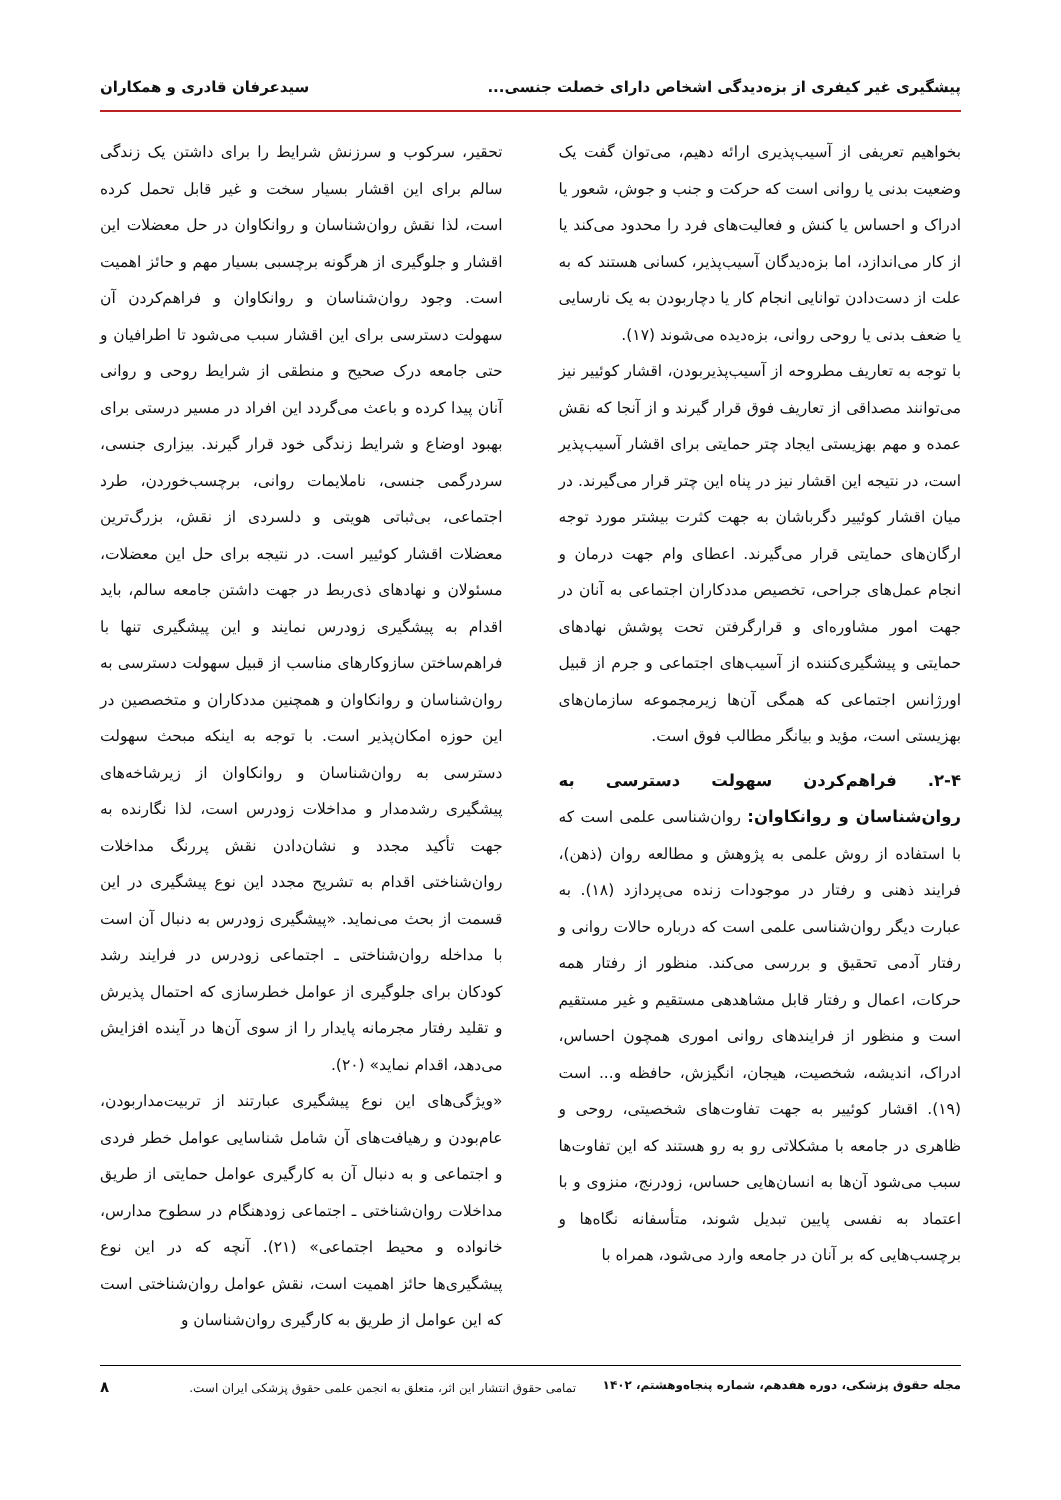پیشگیری غیر کیفری از بزه‌دیدگی اشخاص دارای خصلت جنسی... سیدعرفان قادری و همکاران
بخواهیم تعریفی از آسیب‌پذیری ارائه دهیم، می‌توان گفت یک وضعیت بدنی یا روانی است که حرکت و جنب و جوش، شعور یا ادراک و احساس یا کنش و فعالیت‌های فرد را محدود می‌کند یا از کار می‌اندازد، اما بزه‌دیدگان آسیب‌پذیر، کسانی هستند که به علت از دست‌دادن توانایی انجام کار یا دچاربودن به یک نارسایی یا ضعف بدنی یا روحی روانی، بزه‌دیده می‌شوند (۱۷).
با توجه به تعاریف مطروحه از آسیب‌پذیربودن، اقشار کوئییر نیز می‌توانند مصداقی از تعاریف فوق قرار گیرند و از آنجا که نقش عمده و مهم بهزیستی ایجاد چتر حمایتی برای اقشار آسیب‌پذیر است، در نتیجه این اقشار نیز در پناه این چتر قرار می‌گیرند. در میان اقشار کوئییر دگرباشان به جهت کثرت بیشتر مورد توجه ارگان‌های حمایتی قرار می‌گیرند. اعطای وام جهت درمان و انجام عمل‌های جراحی، تخصیص مددکاران اجتماعی به آنان در جهت امور مشاوره‌ای و قرارگرفتن تحت پوشش نهادهای حمایتی و پیشگیری‌کننده از آسیب‌های اجتماعی و جرم از قبیل اورژانس اجتماعی که همگی آن‌ها زیرمجموعه سازمان‌های بهزیستی است، مؤید و بیانگر مطالب فوق است.
۲-۴. فراهم‌کردن سهولت دسترسی به روان‌شناسان و روانکاوان:
روان‌شناسی علمی است که با استفاده از روش علمی به پژوهش و مطالعه روان (ذهن)، فرایند ذهنی و رفتار در موجودات زنده می‌پردازد (۱۸). به عبارت دیگر روان‌شناسی علمی است که درباره حالات روانی و رفتار آدمی تحقیق و بررسی می‌کند. منظور از رفتار همه حرکات، اعمال و رفتار قابل مشاهدهی مستقیم و غیر مستقیم است و منظور از فرایندهای روانی اموری همچون احساس، ادراک، اندیشه، شخصیت، هیجان، انگیزش، حافظه و... است (۱۹). اقشار کوئییر به جهت تفاوت‌های شخصیتی، روحی و ظاهری در جامعه با مشکلاتی رو به رو هستند که این تفاوت‌ها سبب می‌شود آن‌ها به انسان‌هایی حساس، زودرنج، منزوی و با اعتماد به نفسی پایین تبدیل شوند، متأسفانه نگاه‌ها و برچسب‌هایی که بر آنان در جامعه وارد می‌شود، همراه با
تحقیر، سرکوب و سرزنش شرایط را برای داشتن یک زندگی سالم برای این اقشار بسیار سخت و غیر قابل تحمل کرده است، لذا نقش روان‌شناسان و روانکاوان در حل معضلات این اقشار و جلوگیری از هرگونه برچسبی بسیار مهم و حائز اهمیت است. وجود روان‌شناسان و روانکاوان و فراهم‌کردن آن سهولت دسترسی برای این اقشار سبب می‌شود تا اطرافیان و حتی جامعه درک صحیح و منطقی از شرایط روحی و روانی آنان پیدا کرده و باعث می‌گردد این افراد در مسیر درستی برای بهبود اوضاع و شرایط زندگی خود قرار گیرند. بیزاری جنسی، سردرگمی جنسی، ناملایمات روانی، برچسب‌خوردن، طرد اجتماعی، بی‌ثباتی هویتی و دلسردی از نقش، بزرگ‌ترین معضلات اقشار کوئییر است. در نتیجه برای حل این معضلات، مسئولان و نهادهای ذی‌ربط در جهت داشتن جامعه سالم، باید اقدام به پیشگیری زودرس نمایند و این پیشگیری تنها با فراهم‌ساختن سازوکارهای مناسب از قبیل سهولت دسترسی به روان‌شناسان و روانکاوان و همچنین مددکاران و متخصصین در این حوزه امکان‌پذیر است. با توجه به اینکه مبحث سهولت دسترسی به روان‌شناسان و روانکاوان از زیرشاخه‌های پیشگیری رشدمدار و مداخلات زودرس است، لذا نگارنده به جهت تأکید مجدد و نشان‌دادن نقش پررنگ مداخلات روان‌شناختی اقدام به تشریح مجدد این نوع پیشگیری در این قسمت از بحث می‌نماید. «پیشگیری زودرس به دنبال آن است با مداخله روان‌شناختی ـ اجتماعی زودرس در فرایند رشد کودکان برای جلوگیری از عوامل خطرسازی که احتمال پذیرش و تقلید رفتار مجرمانه پایدار را از سوی آن‌ها در آینده افزایش می‌دهد، اقدام نماید» (۲۰).
«ویژگی‌های این نوع پیشگیری عبارتند از تربیت‌مداربودن، عام‌بودن و رهیافت‌های آن شامل شناسایی عوامل خطر فردی و اجتماعی و به دنبال آن به کارگیری عوامل حمایتی از طریق مداخلات روان‌شناختی ـ اجتماعی زودهنگام در سطوح مدارس، خانواده و محیط اجتماعی» (۲۱). آنچه که در این نوع پیشگیری‌ها حائز اهمیت است، نقش عوامل روان‌شناختی است که این عوامل از طریق به کارگیری روان‌شناسان و
مجله حقوق پزشکی، دوره هفدهم، شماره پنجاه‌وهشتم، ۱۴۰۲ تمامی حقوق انتشار این اثر، متعلق به انجمن علمی حقوق پزشکی ایران است. ۸